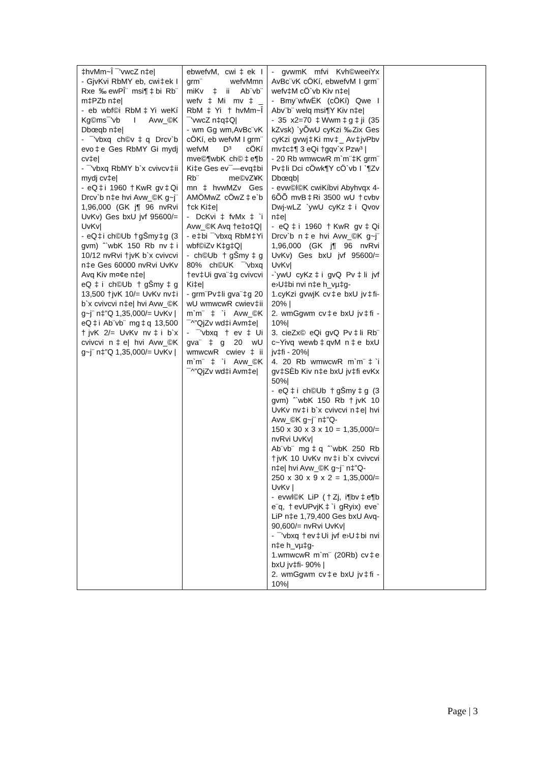| ‡hvMm~Î ¯'vwcZ n‡e/ - GjvKvi RbMY eb, cwi‡ek I Rxe ‰ewPÎ¨ msi¶‡bi Rb¨ m‡PZb n‡e/ - eb wbf©i RbM‡Yi weKí Kg©ms¯'vb I Avw_©K Dbœqb n‡e/ - ¯'vbxq ch©v‡q Drcv`b evo‡e Ges RbMY Gi mydj cv‡e/ - ¯'vbxq RbMY b`x cvivcv‡ii mydj cv‡e/ - eQ‡i 1960 †KwR gv‡Qi Drcv`b n‡e hvi Avw_©K g~j¨ 1,96,000 (GK j¶ 96 nvRvi UvKv) Ges bxU jvf 95600/= UvKv/ - eQ‡i ch©Ub †gŠmy‡g (3 gvm) ˆ`wbK 150 Rb nv‡i 10/12 nvRvi †jvK b`x cvivcvi n‡e Ges 60000 nvRvi UvKv Avq Kiv m¤¢e n‡e/ eQ‡i ch©Ub †gŠmy‡g 13,500 †jvK 10/= UvKv nv‡i b`x cvivcvi n‡e/ hvi Avw_©K g~j¨ n‡”Q 1,35,000/= UvKv / eQ‡i Ab¨vb¨ mg‡q 13,500 †jvK 2/= UvKv nv‡i b`x cvivcvi n‡e/ hvi Avw_©K g~j¨ n‡”Q 1,35,000/= UvKv / | ebwefvM, cwi‡ek I grm¨ wefvMmn miKv‡ii Ab¨vb¨ wefv‡Mi mv‡_ RbM‡Yi †hvMm~Î ¯'vwcZ n‡q‡Q/ - wm Gg wm,AvBc¨vK cÖKí, eb wefvM I grm¨ wefvM D³ cÖKí mve©¶wbK ch©‡e¶b Ki‡e Ges ev¯—evq‡bi Rb¨ me©vZ¥K mn‡hvwMZv Ges AMÖMwZ cÖwZ‡e`b †ck Ki‡e/ - DcKvi‡fvMx‡`i Avw_©K Avq †e‡o‡Q/ - e‡bi ¯'vbxq RbM‡Yi wbf©iZv K‡g‡Q/ - ch©Ub †gŠmy‡g 80% ch©UK ¯'vbxq †ev‡Ui gva¨‡g cvivcvi Ki‡e/ - grm¨Pv‡li gva¨‡g 20 wU wmwcwR cwiev‡ii m`m¨‡`i Avw_©K ¯^”QjZv wd‡i Avm‡e/ - ¯'vbxq †ev‡Ui gva¨‡g 20 wU wmwcwR cwiev‡ii m`m¨‡`i Avw_©K ¯^”QjZv wd‡i Avm‡e/ | - gvwmK mfvi Kvh©weeiYx AvBc¨vK cÖKí, ebwefvM I grm¨ wefv‡M cÖ`vb Kiv n‡e/ - Bmy¨wfwËK (cÖKí) Qwe I Abv¨b¨ welq msi¶Y Kiv n‡e/ - 35 x2=70 ‡Wwm‡g‡ji (35 kZvsk) `yÕwU cyKzi ‰Zix Ges cyKzi gvwj‡Ki mv‡_ Av‡jvPbv mv‡c‡¶ 3 eQi †gqv`x Pzw³ / - 20 Rb wmwcwR m`m¨‡K grm¨ Pv‡li Dci cÖwk¶Y cÖ`vb I `¶Zv Dbœqb/ - evw©l©K cwiKíbvi Abyhvqx 4-6ÕÕ mvB‡Ri 3500 wU †cvbv Dwj-wLZ `ywU cyKz‡i Qvov n‡e/ - eQ‡i 1960 †KwR gv‡Qi Drcv`b n‡e hvi Avw_©K g~j¨ 1,96,000 (GK j¶ 96 nvRvi UvKv) Ges bxU jvf 95600/= UvKv/ -`ywU cyKz‡i gvQ Pv‡li jvf e›U‡bi nvi n‡e h_vµ‡g- 1.cyKzi gvwjK cv‡e bxU jv‡fi- 20% / 2. wmGgwm cv‡e bxU jv‡fi - 10%/ 3. cieZx© eQi gvQ Pv‡li Rb¨ c~Yivq wewb‡qvM n‡e bxU jv‡fi - 20%/ 4. 20 Rb wmwcwR m`m¨‡`i gv‡SÈb Kiv n‡e bxU jv‡fi evKx 50%/ - eQ‡i ch©Ub †gŠmy‡g (3 gvm) ˆ`wbK 150 Rb †jvK 10 UvKv nv‡i b`x cvivcvi n‡e/ hvi Avw_©K g~j¨ n‡”Q- 150 x 30 x 3 x 10 = 1,35,000/= nvRvi UvKv/ Ab¨vb¨ mg‡q ˆ`wbK 250 Rb †jvK 10 UvKv nv‡i b`x cvivcvi n‡e/ hvi Avw_©K g~j¨ n‡”Q- 250 x 30 x 9 x 2 = 1,35,000/= UvKv / - evwl©K LiP (†Zj, i¶bv‡e¶b e¨q, †evUPvjK‡`i gRyix) eve` LiP n‡e 1,79,400 Ges bxU Avq- 90,600/= nvRvi UvKv/ - ¯'vbxq †ev‡Ui jvf e›U‡bi nvi n‡e h_vµ‡g- 1.wmwcwR m`m¨ (20Rb) cv‡e bxU jv‡fi- 90% / 2. wmGgwm cv‡e bxU jv‡fi - 10%/ | |
Page | 3